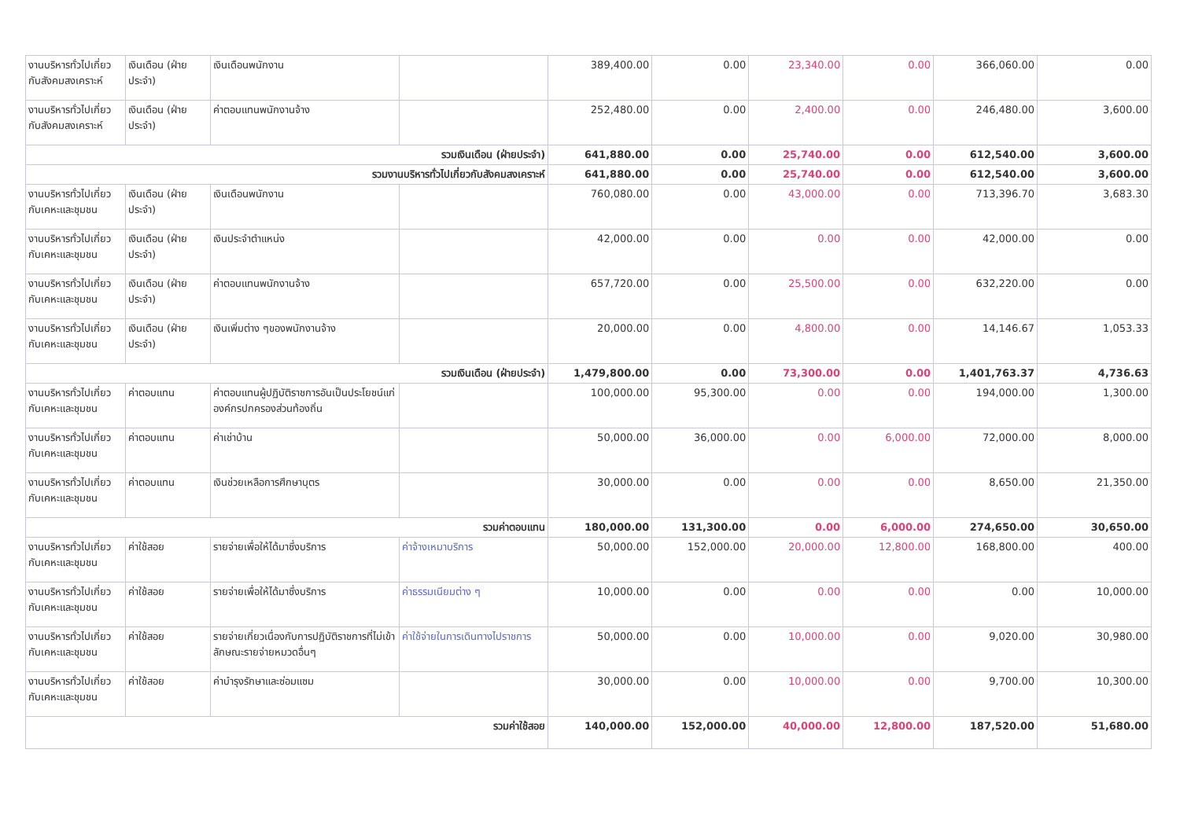| งานบริหารทั่วไปเกี่ยวกับสังคมสงเคราะห์ | เงินเดือน (ฝ่ายประจำ) | เงินเดือนพนักงาน | | 389,400.00 | 0.00 | 23,340.00 | 0.00 | 366,060.00 | 0.00 |
| งานบริหารทั่วไปเกี่ยวกับสังคมสงเคราะห์ | เงินเดือน (ฝ่ายประจำ) | ค่าตอบแทนพนักงานจ้าง | | 252,480.00 | 0.00 | 2,400.00 | 0.00 | 246,480.00 | 3,600.00 |
| รวมเงินเดือน (ฝ่ายประจำ) | | | | 641,880.00 | 0.00 | 25,740.00 | 0.00 | 612,540.00 | 3,600.00 |
| รวมงานบริหารทั่วไปเกี่ยวกับสังคมสงเคราะห์ | | | | 641,880.00 | 0.00 | 25,740.00 | 0.00 | 612,540.00 | 3,600.00 |
| งานบริหารทั่วไปเกี่ยวกับเคหะและชุมชน | เงินเดือน (ฝ่ายประจำ) | เงินเดือนพนักงาน | | 760,080.00 | 0.00 | 43,000.00 | 0.00 | 713,396.70 | 3,683.30 |
| งานบริหารทั่วไปเกี่ยวกับเคหะและชุมชน | เงินเดือน (ฝ่ายประจำ) | เงินประจำตำแหน่ง | | 42,000.00 | 0.00 | 0.00 | 0.00 | 42,000.00 | 0.00 |
| งานบริหารทั่วไปเกี่ยวกับเคหะและชุมชน | เงินเดือน (ฝ่ายประจำ) | ค่าตอบแทนพนักงานจ้าง | | 657,720.00 | 0.00 | 25,500.00 | 0.00 | 632,220.00 | 0.00 |
| งานบริหารทั่วไปเกี่ยวกับเคหะและชุมชน | เงินเดือน (ฝ่ายประจำ) | เงินเพิ่มต่าง ๆของพนักงานจ้าง | | 20,000.00 | 0.00 | 4,800.00 | 0.00 | 14,146.67 | 1,053.33 |
| รวมเงินเดือน (ฝ่ายประจำ) | | | | 1,479,800.00 | 0.00 | 73,300.00 | 0.00 | 1,401,763.37 | 4,736.63 |
| งานบริหารทั่วไปเกี่ยวกับเคหะและชุมชน | ค่าตอบแทน | ค่าตอบแทนผู้ปฏิบัติราชการอันเป็นประโยชน์แก่องค์กรปกครองส่วนท้องถิ่น | | 100,000.00 | 95,300.00 | 0.00 | 0.00 | 194,000.00 | 1,300.00 |
| งานบริหารทั่วไปเกี่ยวกับเคหะและชุมชน | ค่าตอบแทน | ค่าเช่าบ้าน | | 50,000.00 | 36,000.00 | 0.00 | 6,000.00 | 72,000.00 | 8,000.00 |
| งานบริหารทั่วไปเกี่ยวกับเคหะและชุมชน | ค่าตอบแทน | เงินช่วยเหลือการศึกษาบุตร | | 30,000.00 | 0.00 | 0.00 | 0.00 | 8,650.00 | 21,350.00 |
| รวมค่าตอบแทน | | | | 180,000.00 | 131,300.00 | 0.00 | 6,000.00 | 274,650.00 | 30,650.00 |
| งานบริหารทั่วไปเกี่ยวกับเคหะและชุมชน | ค่าใช้สอย | รายจ่ายเพื่อให้ได้มาซึ่งบริการ | ค่าจ้างเหมาบริการ | 50,000.00 | 152,000.00 | 20,000.00 | 12,800.00 | 168,800.00 | 400.00 |
| งานบริหารทั่วไปเกี่ยวกับเคหะและชุมชน | ค่าใช้สอย | รายจ่ายเพื่อให้ได้มาซึ่งบริการ | ค่าธรรมเนียมต่าง ๆ | 10,000.00 | 0.00 | 0.00 | 0.00 | 0.00 | 10,000.00 |
| งานบริหารทั่วไปเกี่ยวกับเคหะและชุมชน | ค่าใช้สอย | รายจ่ายเกี่ยวเนื่องกับการปฏิบัติราชการที่ไม่เข้าลักษณะรายจ่ายหมวดอื่นๆ | ค่าใช้จ่ายในการเดินทางไปราชการ | 50,000.00 | 0.00 | 10,000.00 | 0.00 | 9,020.00 | 30,980.00 |
| งานบริหารทั่วไปเกี่ยวกับเคหะและชุมชน | ค่าใช้สอย | ค่าบำรุงรักษาและซ่อมแซม | | 30,000.00 | 0.00 | 10,000.00 | 0.00 | 9,700.00 | 10,300.00 |
| รวมค่าใช้สอย | | | | 140,000.00 | 152,000.00 | 40,000.00 | 12,800.00 | 187,520.00 | 51,680.00 |